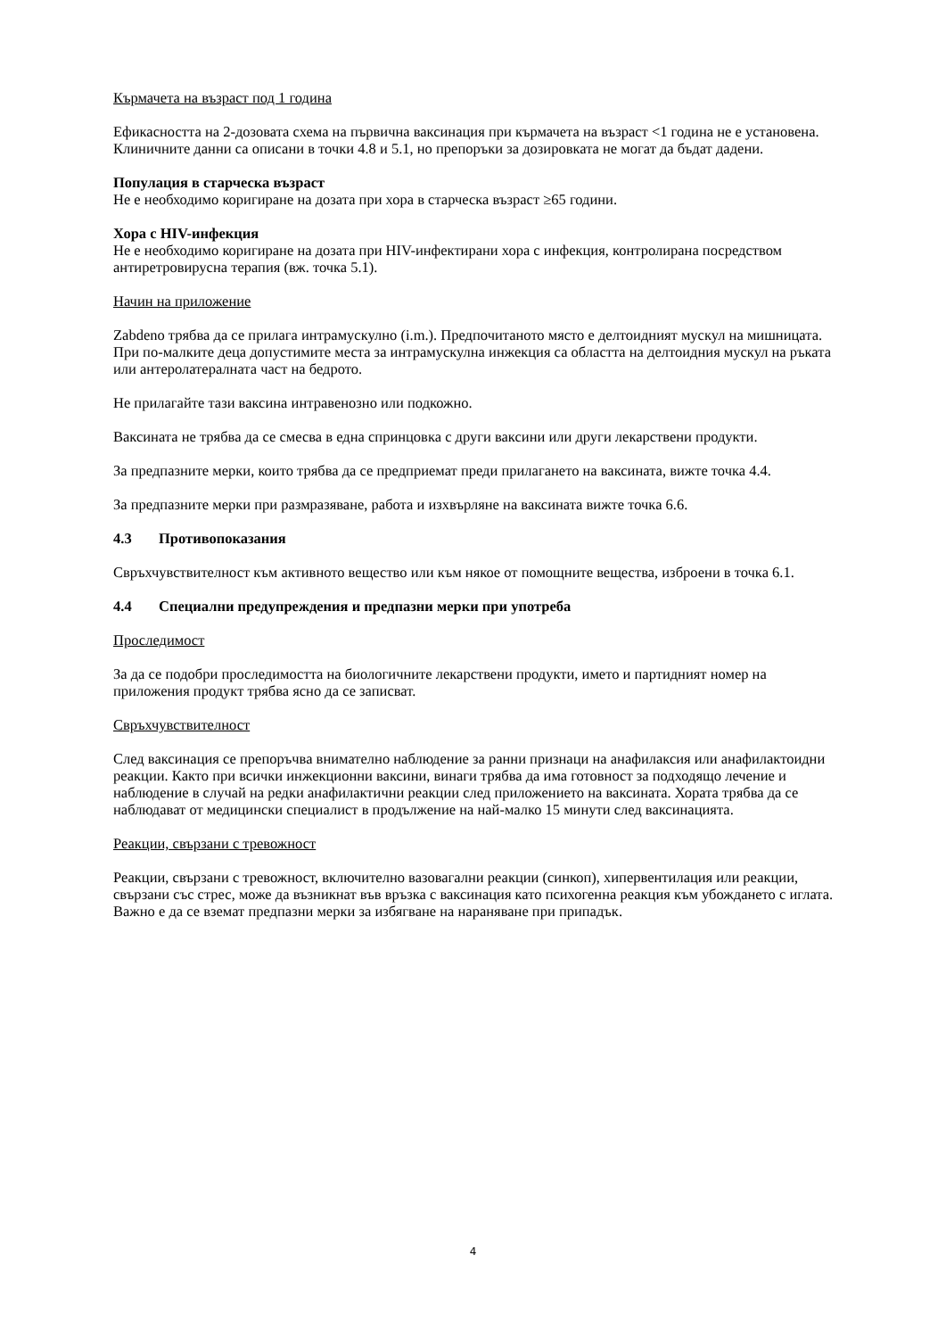Кърмачета на възраст под 1 година
Ефикасността на 2-дозовата схема на първична ваксинация при кърмачета на възраст <1 година не е установена. Клиничните данни са описани в точки 4.8 и 5.1, но препоръки за дозировката не могат да бъдат дадени.
Популация в старческа възраст
Не е необходимо коригиране на дозата при хора в старческа възраст ≥65 години.
Хора с HIV-инфекция
Не е необходимо коригиране на дозата при HIV-инфектирани хора с инфекция, контролирана посредством антиретровирусна терапия (вж. точка 5.1).
Начин на приложение
Zabdeno трябва да се прилага интрамускулно (i.m.). Предпочитаното място е делтоидният мускул на мишницата. При по-малките деца допустимите места за интрамускулна инжекция са областта на делтоидния мускул на ръката или антеролатералната част на бедрото.
Не прилагайте тази ваксина интравенозно или подкожно.
Ваксината не трябва да се смесва в една спринцовка с други ваксини или други лекарствени продукти.
За предпазните мерки, които трябва да се предприемат преди прилагането на ваксината, вижте точка 4.4.
За предпазните мерки при размразяване, работа и изхвърляне на ваксината вижте точка 6.6.
4.3 Противопоказания
Свръхчувствителност към активното вещество или към някое от помощните вещества, изброени в точка 6.1.
4.4 Специални предупреждения и предпазни мерки при употреба
Проследимост
За да се подобри проследимостта на биологичните лекарствени продукти, името и партидният номер на приложения продукт трябва ясно да се записват.
Свръхчувствителност
След ваксинация се препоръчва внимателно наблюдение за ранни признаци на анафилаксия или анафилактоидни реакции. Както при всички инжекционни ваксини, винаги трябва да има готовност за подходящо лечение и наблюдение в случай на редки анафилактични реакции след приложението на ваксината. Хората трябва да се наблюдават от медицински специалист в продължение на най-малко 15 минути след ваксинацията.
Реакции, свързани с тревожност
Реакции, свързани с тревожност, включително вазовагални реакции (синкоп), хипервентилация или реакции, свързани със стрес, може да възникнат във връзка с ваксинация като психогенна реакция към убождането с иглата. Важно е да се вземат предпазни мерки за избягване на нараняване при припадък.
4